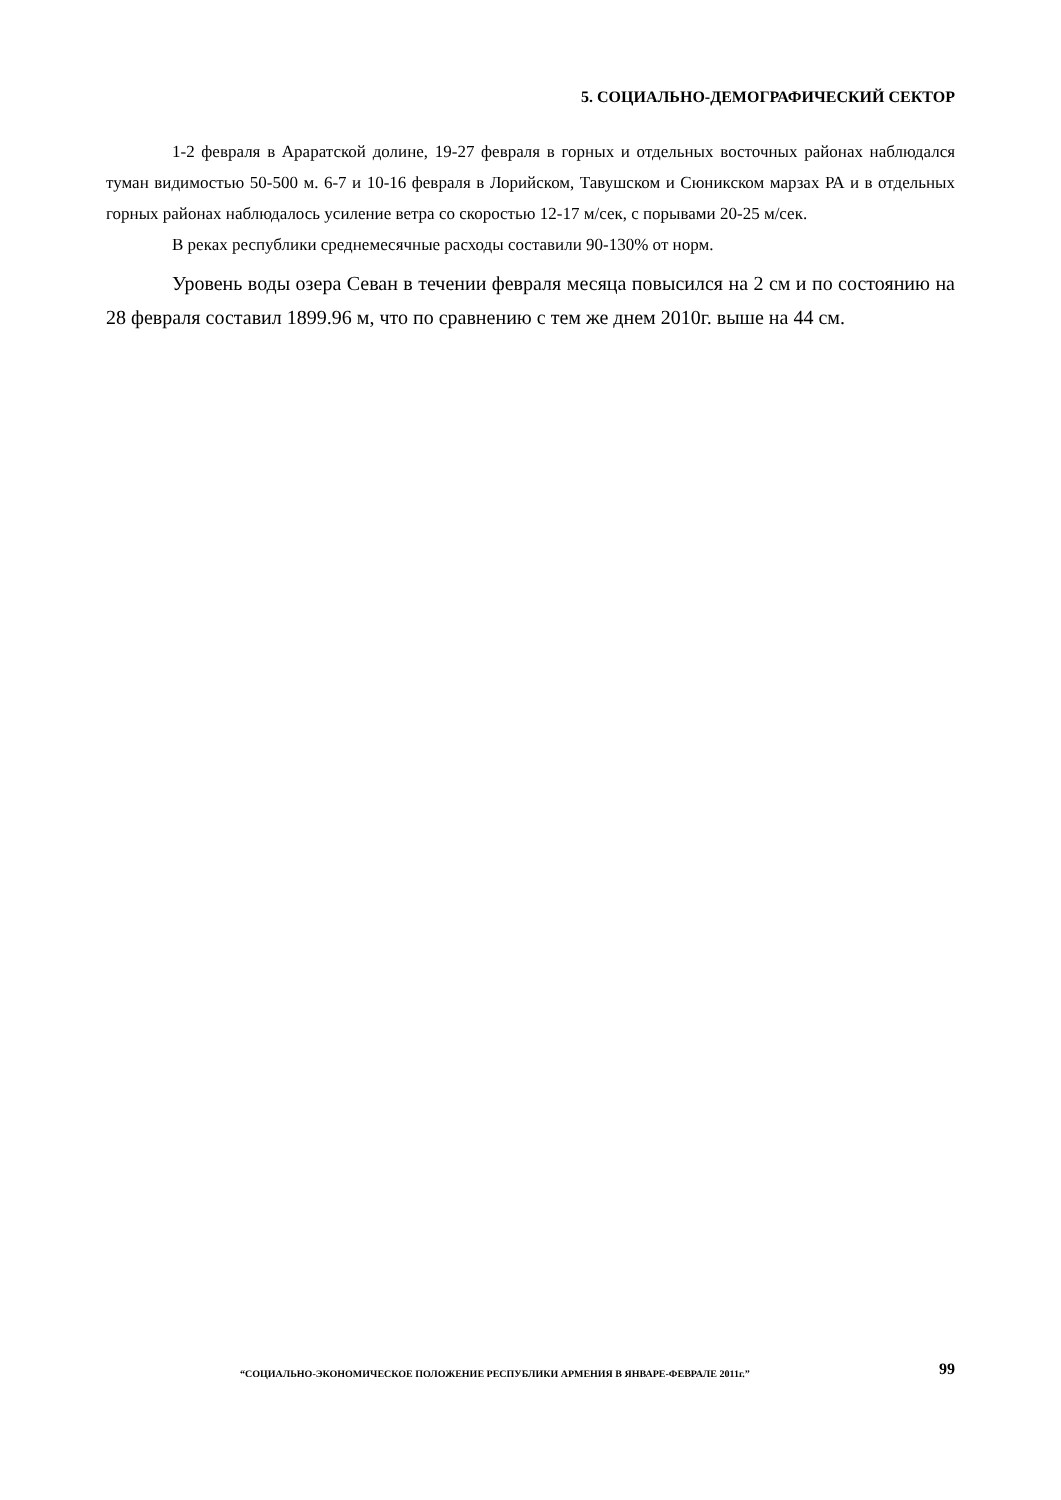5. СОЦИАЛЬНО-ДЕМОГРАФИЧЕСКИЙ СЕКТОР
1-2 февраля в Араратской долине, 19-27 февраля в горных и отдельных восточных районах наблюдался туман видимостью 50-500 м. 6-7 и 10-16 февраля в Лорийском, Тавушском и Сюникском марзах РА и в отдельных горных районах наблюдалось усиление ветра со скоростью 12-17 м/сек, с порывами 20-25 м/сек.
В реках республики среднемесячные расходы составили 90-130% от норм.
Уровень воды озера Севан в течении февраля месяца повысился на 2 см и по состоянию на 28 февраля составил 1899.96 м, что по сравнению с тем же днем 2010г. выше на 44 см.
“СОЦИАЛЬНО-ЭКОНОМИЧЕСКОЕ ПОЛОЖЕНИЕ РЕСПУБЛИКИ АРМЕНИЯ В ЯНВАРЕ-ФЕВРАЛЕ 2011г.”
99